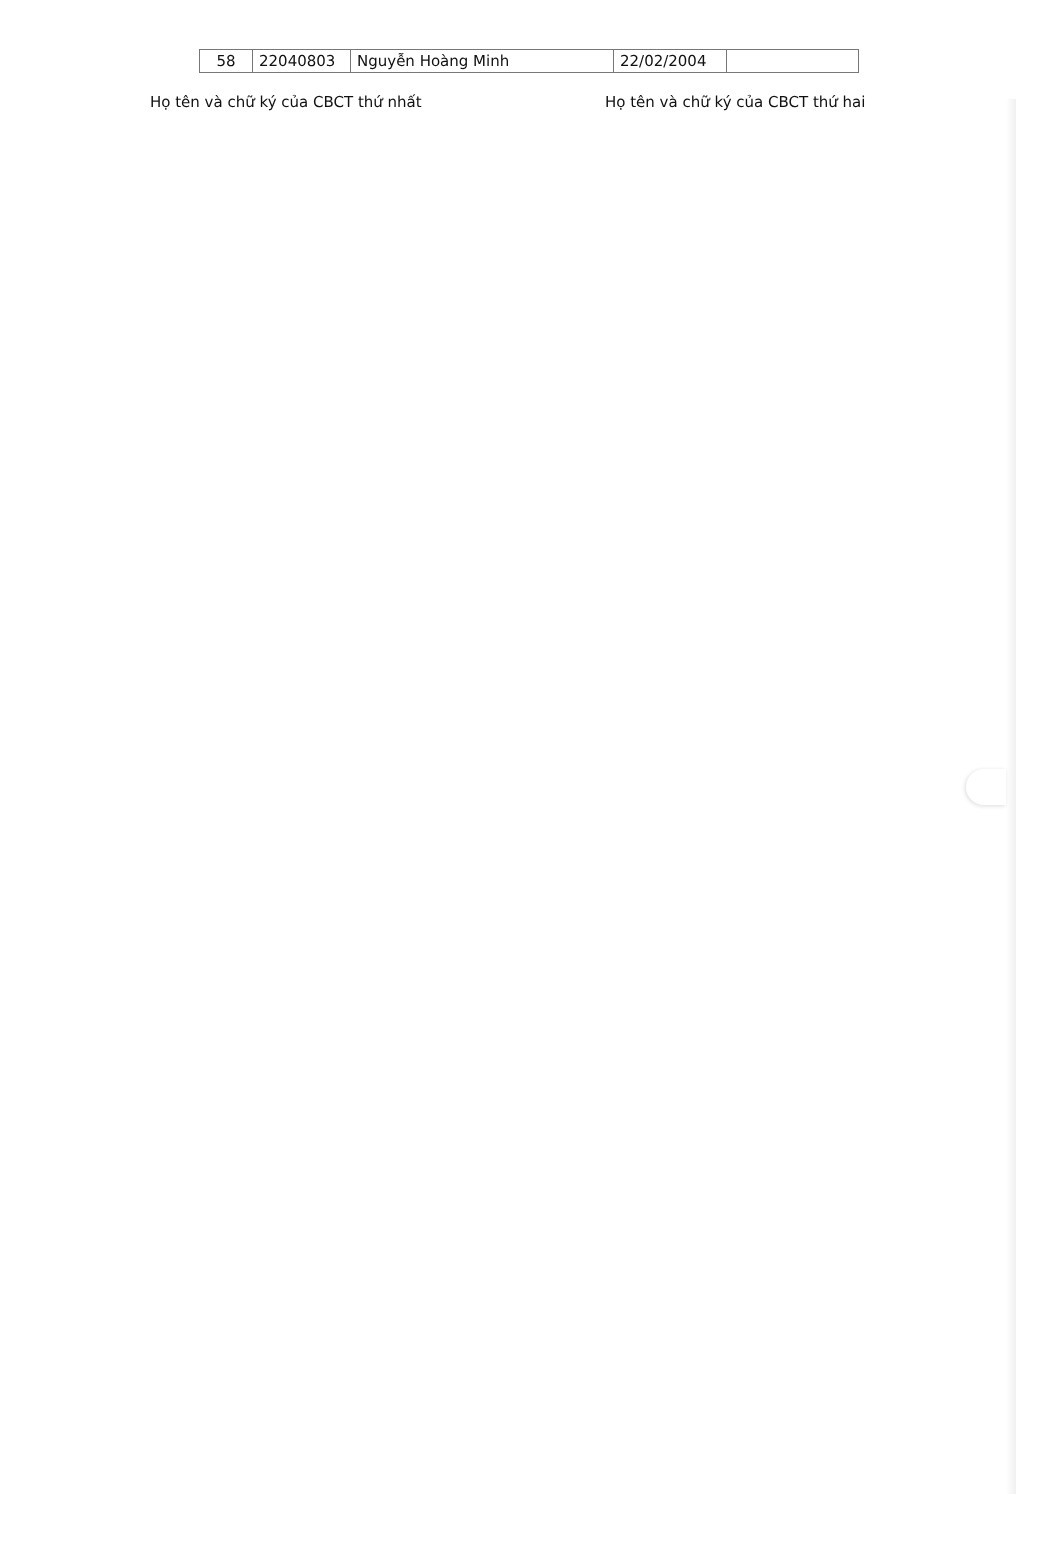| 58 | 22040803 | Nguyễn Hoàng Minh | 22/02/2004 | |
Họ tên và chữ ký của CBCT thứ nhất Họ tên và chữ ký của CBCT thứ hai